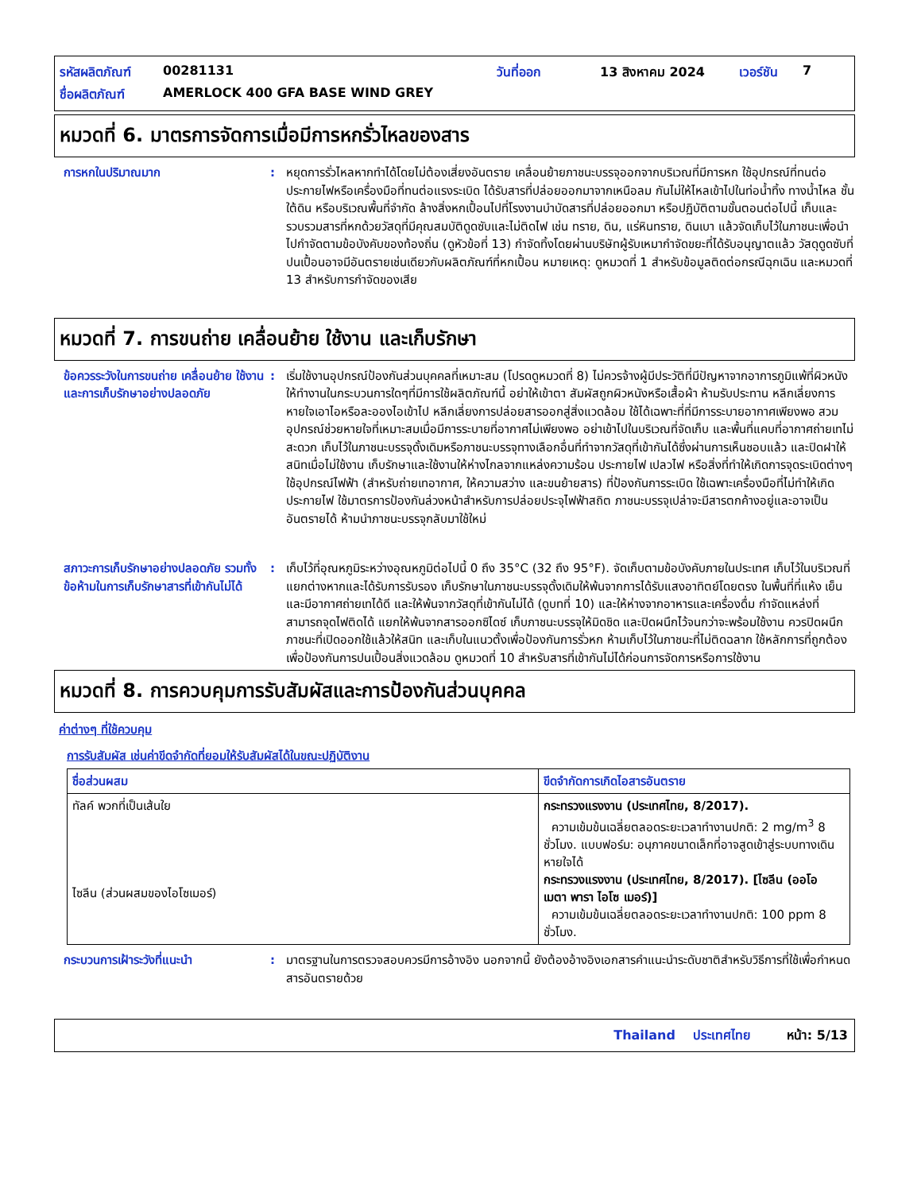รหัสผลิตภัณฑ์ 00281131 วันที่ออก 13 สิงหาคม 2024 เวอร์ชัน 7
ชื่อผลิตภัณฑ์ AMERLOCK 400 GFA BASE WIND GREY
หมวดที่ 6. มาตรการจัดการเมื่อมีการหกรั่วไหลของสาร
การหกในปริมาณมาก : หยุดการรั่วไหลหากทำได้โดยไม่ต้องเสี่ยงอันตราย เคลื่อนย้ายภาชนะบรรจุออกจากบริเวณที่มีการหก ใช้อุปกรณ์ที่ทนต่อประกายไฟหรือเครื่องมือที่ทนต่อแรงระเบิด ได้รับสารที่ปล่อยออกมาจากเหนือลม กันไม่ให้ไหลเข้าไปในท่อน้ำทิ้ง ทางน้ำไหล ชั้นใต้ดิน หรือบริเวณพื้นที่จำกัด ล้างสิ่งหกเปื้อนไปที่โรงงานบำบัดสารที่ปล่อยออกมา หรือปฏิบัติตามขั้นตอนต่อไปนี้ เก็บและรวบรวมสารที่หกด้วยวัสดุที่มีคุณสมบัติดูดซับและไม่ติดไฟ เช่น ทราย, ดิน, แร่หินทราย, ดินเบา แล้วจัดเก็บไว้ในภาชนะเพื่อนำไปกำจัดตามข้อบังคับของท้องถิ่น (ดูหัวข้อที่ 13) กำจัดทิ้งโดยผ่านบริษัทผู้รับเหมากำจัดขยะที่ได้รับอนุญาตแล้ว วัสดุดูดซับที่ปนเปื้อนอาจมีอันตรายเช่นเดียวกับผลิตภัณฑ์ที่หกเปื้อน หมายเหตุ: ดูหมวดที่ 1 สำหรับข้อมูลติดต่อกรณีฉุกเฉิน และหมวดที่ 13 สำหรับการกำจัดของเสีย
หมวดที่ 7. การขนถ่าย เคลื่อนย้าย ใช้งาน และเก็บรักษา
ข้อควรระวังในการขนถ่าย เคลื่อนย้าย ใช้งาน และการเก็บรักษาอย่างปลอดภัย
: เริ่มใช้งานอุปกรณ์ป้องกันส่วนบุคคลที่เหมาะสม (โปรดดูหมวดที่ 8) ไม่ควรจ้างผู้มีประวัติที่มีปัญหาจากอาการภูมิแพ้ที่ผิวหนังให้ทำงานในกระบวนการใดๆที่มีการใช้ผลิตภัณฑ์นี้ อย่าให้เข้าตา สัมผัสถูกผิวหนังหรือเสื้อผ้า ห้ามรับประทาน หลีกเลี่ยงการหายใจเอาไอหรือละอองไอเข้าไป หลีกเลี่ยงการปล่อยสารออกสู่สิ่งแวดล้อม ใช้ได้เฉพาะที่ที่มีการระบายอากาศเพียงพอ สวมอุปกรณ์ช่วยหายใจที่เหมาะสมเมื่อมีการระบายที่อากาศไม่เพียงพอ อย่าเข้าไปในบริเวณที่จัดเก็บ และพื้นที่แคบที่อากาศถ่ายเทไม่สะดวก เก็บไว้ในภาชนะบรรจุดั้งเดิมหรือภาชนะบรรจุทางเลือกอื่นที่ทำจากวัสดุที่เข้ากันได้ซึ่งผ่านการเห็นชอบแล้ว และปิดฝาให้สนิทเมื่อไม่ใช้งาน เก็บรักษาและใช้งานให้ห่างไกลจากแหล่งความร้อน ประกายไฟ เปลวไฟ หรือสิ่งที่ทำให้เกิดการจุดระเบิดต่างๆ ใช้อุปกรณ์ไฟฟ้า (สำหรับถ่ายเทอากาศ, ให้ความสว่าง และขนย้ายสาร) ที่ป้องกันการระเบิด ใช้เฉพาะเครื่องมือที่ไม่ทำให้เกิดประกายไฟ ใช้มาตรการป้องกันล่วงหน้าสำหรับการปล่อยประจุไฟฟ้าสถิต ภาชนะบรรจุเปล่าจะมีสารตกค้างอยู่และอาจเป็นอันตรายได้ ห้ามนำภาชนะบรรจุกลับมาใช้ใหม่
สภาวะการเก็บรักษาอย่างปลอดภัย รวมทั้งข้อห้ามในการเก็บรักษาสารที่เข้ากันไม่ได้
: เก็บไว้ที่อุณหภูมิระหว่างอุณหภูมิต่อไปนี้ 0 ถึง 35°C (32 ถึง 95°F). จัดเก็บตามข้อบังคับภายในประเทศ เก็บไว้ในบริเวณที่แยกต่างหากและได้รับการรับรอง เก็บรักษาในภาชนะบรรจุดั้งเดิมให้พ้นจากการได้รับแสงอาทิตย์โดยตรง ในพื้นที่ที่แห้ง เย็น และมีอากาศถ่ายเทได้ดี และให้พ้นจากวัสดุที่เข้ากันไม่ได้ (ดูบทที่ 10) และให้ห่างจากอาหารและเครื่องดื่ม กำจัดแหล่งที่สามารถจุดไฟติดได้ แยกให้พ้นจากสารออกซิไดซ์ เก็บภาชนะบรรจุให้มิดชิด และปิดผนึกไว้จนกว่าจะพร้อมใช้งาน ควรปิดผนึกภาชนะที่เปิดออกใช้แล้วให้สนิท และเก็บในแนวตั้งเพื่อป้องกันการรั่วหก ห้ามเก็บไว้ในภาชนะที่ไม่ติดฉลาก ใช้หลักการที่ถูกต้องเพื่อป้องกันการปนเปื้อนสิ่งแวดล้อม ดูหมวดที่ 10 สำหรับสารที่เข้ากันไม่ได้ก่อนการจัดการหรือการใช้งาน
หมวดที่ 8. การควบคุมการรับสัมผัสและการป้องกันส่วนบุคคล
ค่าต่างๆ ที่ใช้ควบคุม
การรับสัมผัส เช่นค่าขีดจำกัดที่ยอมให้รับสัมผัสได้ในขณะปฏิบัติงาน
| ชื่อส่วนผสม | ขีดจำกัดการเกิดไอสารอันตราย |
| --- | --- |
| ทัลค์ พวกที่เป็นเส้นใย ไซลีน (ส่วนผสมของไอโซเมอร์) | กระทรวงแรงงาน (ประเทศไทย, 8/2017). ความเข้มข้นเฉลี่ยตลอดระยะเวลาทำงานปกติ: 2 mg/m<sup>3</sup> 8 ชั่วโมง. แบบฟอร์ม: อนุภาคขนาดเล็กที่อาจสูดเข้าสู่ระบบทางเดินหายใจได้ กระทรวงแรงงาน (ประเทศไทย, 8/2017). [ไซลีน (ออโอ เมตา พารา ไอโซ เมอร์)] ความเข้มข้นเฉลี่ยตลอดระยะเวลาทำงานปกติ: 100 ppm 8 ชั่วโมง. |
กระบวนการเฝ้าระวังที่แนะนำ : มาตรฐานในการตรวจสอบควรมีการอ้างอิง นอกจากนี้ ยังต้องอ้างอิงเอกสารคำแนะนำระดับชาติสำหรับวิธีการที่ใช้เพื่อกำหนดสารอันตรายด้วย
Thailand ประเทศไทย หน้า: 5/13